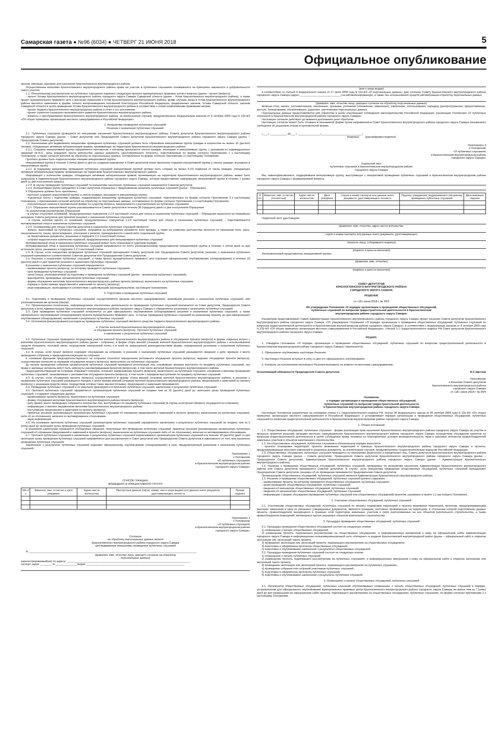Самарская газета ● №96 (6034) ● ЧЕТВЕРГ 21 ИЮНЯ 2018
5
Официальное опубликование
просов, имеющих значение для населения Красноглинского внутригородского района.
Осуществление жителями Красноглинского внутригородского района права на участие в публичных слушаниях основывается на принципах законности и добровольности такого участия.
1.2. Обязательному рассмотрению на публичных слушаниях подлежат следующие проекты муниципальных правовых актов и вопросы (далее - проект (вопрос)):
- проект Устава Красноглинского внутригородского района городского округа Самара Самарской области (далее - Устав Красноглинского внутригородского района), а также проект муниципального правового акта о внесении изменений в Устав Красноглинского внутригородского района, кроме случаев, когда в Устав Красноглинского внутригородского района вносятся изменения в форме точного воспроизведения положений Конституции Российской Федерации, федеральных законов, Устава Самарской области, законов Самарской области в целях приведения Устава Красноглинского внутригородского района в соответствие с этими нормативными правовыми актами;
- проект бюджета Красноглинского внутригородского района и отчет о его исполнении;
- проект стратегии социально-экономического развития Красноглинского внутригородского района;
- вопросы о преобразовании Красноглинского внутригородского района, за исключением случаев, предусмотренных Федеральным законом от 6 октября 2003 года N 131-ФЗ «Об общих принципах организации местного самоуправления в Российской Федерации».
2. Инициатива проведения публичных слушаний.
Решение о назначении публичных слушаний.
2.1. Публичные слушания проводятся по инициативе населения Красноглинского внутригородского района, Совета депутатов Красноглинского внутригородского района городского округа Самара (далее – Совет депутатов) или Председателя Совета депутатов Красноглинского внутригородского района городского округа Самара (далее – Председатель Совета депутатов).
2.2. Населением для выдвижения инициативы проведения публичных слушаний должна быть образована инициативная группа граждан в количестве не менее 10 (десяти) человек, обладающих активным избирательным правом, проживающих на территории Красноглинского внутригородского района.
2.2.1. Создание инициативной группы оформляется протоколом, к которому прилагается список граждан, вошедших в инициативную группу, с указанием их индивидуальных сведений (Ф.И.О., даты рождения, места жительства, данных документа, удостоверяющего личность), подготовленный по форме согласно Приложению 1 к настоящему Положению, а также согласия жителей на обработку их персональных данных, составленные по форме согласно Приложению 2 к настоящему Положению.
Протокол должен быть подписан всеми членами инициативной группы.
Инициативная группа в течение 5 (пяти) дней со дня ее создания направляет в Совет депутатов копии протокола создания инициативной группы и списка граждан, вошедших в инициативную группу.
2.2.2. В поддержку инициативы проведения публичных слушаний инициативной группой должно быть собрано не менее 0,1% подписей от числа граждан, обладающих активным избирательным правом, проживающих на территории Красноглинского внутригородского района.
Информация о количестве граждан, обладающих активным избирательным правом, проживающих на территории Красноглинского внутригородского района, может быть запрошена в Администрации Красноглинского внутригородского района городского округа Самара, которая предоставляет информацию инициативной группе в течение 7 (семи) дней со дня поступления запроса.
2.2.3. В случае проведения публичных слушаний по инициативе населения, публичные слушания назначаются Советом депутатов.
2.2.4. Инициативная группа направляет в Совет депутатов обращение с предложением назначить публичные слушания (далее - Обращение).
К Обращению должны быть приложены:
- протокол создания инициативной группы и список граждан, вошедших в инициативную группу;
- подписные листы с подписями граждан, поддержавших инициативу проведения публичных слушаний, подготовленные по форме согласно Приложению 3 к настоящему Положению, с приложением согласий жителей на обработку их персональных данных, составленных по форме согласно Приложению 2 к настоящему Положению;
- пояснительная записка в произвольной форме по существу вопроса, предлагаемого к рассмотрению на публичных слушаниях.
2.2.5. Обращение инициативной группы рассматривается в Совете депутатов в течение 30 (тридцати) дней со дня поступления Обращения.
По результатам рассмотрения Обращения:
- в случае отсутствия оснований, предусмотренных подпунктом 2.2.6 настоящей статьи для отказа в назначении публичных слушаний, - Обращение выносится на ближайшее заседание Совета депутатов для принятия решения о назначении публичных слушаний;
- в случае наличия одного из оснований, предусмотренных подпунктом 2.2.6 настоящей статьи для отказа в назначении публичных слушаний, - подготавливается мотивированный отказ в назначении публичных слушаний.
2.2.6. Основаниями для отказа Советом депутатов в назначении публичных слушаний являются:
- вопрос, выносимый на публичные слушания, направлен на возбуждение ненависти либо вражды, а также на унижение достоинства личности по признакам пола, расы, национальности, языка, происхождения, отношения к религии, принадлежности к какой-либо социальной группе;
- не представлены документы, указанные в подпункте 2.2.4 настоящей статьи;
- собрано недостаточное количество подписей, предусмотренных для инициирования публичных слушаний.
Мотивированный отказ в назначении публичных слушаний может быть обжалован в судебном порядке.
Мотивированный отказ в назначении публичных слушаний направляется по почте уполномоченному представителю инициативной группы в течение 5 (пяти) дней со дня истечения срока, указанного в подпункте 2.2.5 настоящей статьи.
2.3. В случае, если инициатива проведения публичных слушаний принадлежит Совету депутатов или Председателю Совета депутатов, решение о назначении публичных слушаний принимается соответственно Советом депутатов или Председателем Совета депутатов.
2.4. Решение о назначении публичных слушаний, а также проект муниципального правового акта подлежат официальному опубликованию (обнародованию) в течение 10 (десяти) дней со дня принятия решения о назначении публичных слушаний.
В решении о назначении публичных слушаний определяются:
- наименование проекта (вопроса), по которому проводятся публичные слушания;
- срок проведения публичных слушаний;
- орган (лицо), уполномоченный на подготовку и проведение публичных слушаний (далее - организатор публичных слушаний);
- мероприятия, проводимые организатором публичных слушаний;
- форма обсуждения жителями Красноглинского внутригородского района проекта (вопроса), вынесенного на публичные слушания;
- порядок и сроки приема предложений и замечаний по проекту (вопросу);
- иная информация, необходимая в соответствии с действующим законодательством, настоящим Положением.
3. Подготовка и проведение публичных слушаний
3.1. Подготовка и проведение публичных слушаний осуществляются органом местного самоуправления, принявшим решение о назначении публичных слушаний, или уполномоченным им органом (лицом).
3.2. Организационно-техническое, информационное обеспечение деятельности по проведению публичных слушаний возлагается на Совет депутатов, Председателя Совета депутатов и (или) Администрацию Красноглинского внутригородского района городского округа Самара и определяется решением о назначении публичных слушаний.
3.3. Срок проведения публичных слушаний исчисляется со дня официального опубликования (обнародования) решения о назначении публичных слушаний, а также официального опубликования (обнародования) проекта муниципального правового акта - в случае проведения публичных слушаний по указанному проекту, до дня официального опубликования (обнародования) заключения о результатах публичных слушаний.
3.4. Источником финансирования расходов на проведение публичных слушаний являются средства бюджета Красноглинского внутригородского района.
4. Участие жителей Красноглинского внутригородского района
в обсуждении проекта (вопроса). Протокол публичных слушаний
и заключение о результатах публичных слушаний
4.1. Публичные слушания проводятся посредством участия жителей Красноглинского внутригородского района в обсуждении проекта (вопроса) в форме открытых встреч с жителями Красноглинского внутригородского района (далее - собрание), в форме сбора мнений (отзывов) жителей Красноглинского внутригородского района с использованием средств Интернета, почтовой связи, посредством электронной почты и в иной не запрещенной законодательством форме, определенной решением о назначении публичных слушаний.
4.2. В случае, если проект (вопрос) подлежит обсуждению на собрании, в решении о назначении публичных слушаний указываются сведения о дате, времени и месте проведения собрания, о председательствующем на собрании.
К основным функциям председательствующего на собрании относятся определение регламента обсуждения проекта (вопроса), ведение обсуждения проекта (вопроса), осуществление контроля за порядком обсуждения проекта (вопроса), вынесенного на публичные слушания.
До начала проведения собрания организатором публичных слушаний проводится регистрация лиц, изъявивших желание выступить по предмету публичных слушаний, чьи права и законные интересы могут быть затронуты рассматриваемым проектом (вопросом), в том числе жителей Красноглинского внутригородского района.
Председательствующий на собрании открывает собрание, оглашает наименование проекта (вопроса), вынесенного на публичные слушания, основания и причины проведения публичных слушаний, ознакамливает с регламентом обсуждения проекта (вопроса), в том числе с порядком выступления по предмету публичных слушаний.
4.3. В случае, если обсуждение проекта (вопроса) осуществляется в форме сбора мнений (отзывов) жителей Красноглинского внутригородского района, в решении о назначении публичных слушаний указывается порядок и сроки приема мнений (отзывов) жителей Красноглинского внутригородского района, предложений и замечаний по проекту (вопросу) с указанием средств связи, посредством которых такие мнения (отзывы), предложения и замечания принимаются.
4.4. Проведение публичных слушаний и их результат фиксируются в протоколе публичных слушаний, заключении о результатах публичных слушаний.
4.5. Протокол публичных слушаний оформляется организатором публичных слушаний не позднее чем за 10 (десять) дней до окончания срока проведения публичных слушаний, и содержит следующие данные:
- наименование проекта (вопроса), вынесенного на публичные слушания;
- форму обсуждения жителями Красноглинского внутригородского района проекта (вопроса);
- дату, время, место проведения собрания и количество лиц, выступивших по предмету публичных слушаний (в случае если проект (вопрос) обсуждался на собрании);
- информацию о мнении, выраженном жителями Красноглинского внутригородского района;
- поступившие предложения и замечания по проекту (вопросу);
- принятые решения (рекомендации организатора публичных слушаний об отражении предложений и замечаний в проекте (вопросе), вынесенном на публичные слушания, либо об их отклонении), включая их мотивированное обоснование;
- иную информацию.
4.6. На основании протокола публичных слушаний организатором публичных слушаний оформляется заключение о результатах публичных слушаний не позднее чем за 5 (пять) дней до окончания срока проведения публичных слушаний.
В указанном заключении отражаются обобщенные сведения, полученные при проведении публичных слушаний, принятые решения (рекомендации организатора публичных слушаний об отражении предложений и замечаний в проекте (вопросе), вынесенном на публичные слушания либо об их отклонении), включая их мотивированное обоснование.
4.7. Протокол публичных слушаний и заключение о результатах публичных слушаний подписываются организатором публичных слушаний и в течение 10 (десяти) дней со дня окончания срока проведения публичных слушаний направляются для рассмотрения в Совет депутатов или Председателю Совета депутатов в зависимости от того, кем назначено проведение публичных слушаний.
Заключение о результатах публичных слушаний подлежит официальному опубликованию (обнародованию) в срок, предусмотренный решением о назначении публичных слушаний.
Приложение 1
к Положению
«О публичных слушаниях
в Красноглинском внутригородском районе
городского округа Самара»
СПИСОК ГРАЖДАН,
ВОШЕДШИХ В ИНИЦИАТИВНУЮ ГРУППУ
| NN п/п | Фамилия, имя, отчество и дата рождения | Адрес места жительства | Паспортные данные (серия, номер, кем и когда выдан) или данные иного документа, удостоверяющего личность | Личная подпись |
| --- | --- | --- | --- | --- |
Приложение 2
к Положению
«О публичных слушаниях
в Красноглинском внутригородском районе
городского округа Самара»
Согласие
на обработку персональных данных жителя
Красноглинского внутригородского района городского округа Самара
для выдвижения инициативы проведения публичных слушаний
Я, ______________________________________________________________________________________________________________,
(фамилия, имя, отчество лица, дающего согласие на обработку
персональных данных)
зарегистрированный(ая) по адресу: _________________________________________________________________________________,
паспорт серия ________ N ______________ выдан _________________________________________________________________
(кем и когда выдан)
в соответствии со статьей 9 Федерального закона от 27 июля 2006 года N 152-ФЗ «О персональных данных» даю согласие Совету Красноглинского внутригородского района городского округа Самара (адрес:___________________________) на автоматизированную, а также без использования средств автоматизации обработку персональных данных
(фамилия, имя, отчество лица, дающего согласие на обработку персональных данных)
включая сбор, запись, систематизацию, накопление, хранение, уточнение (обновление, изменение), извлечение, использование, передачу (распространение, предоставление, доступ), блокирование, обезличивание, удаление, уничтожение персональных данных.
Персональные данные предоставляются для обработки в целях обеспечения соблюдения законодательства Российской Федерации, реализации Положения «О публичных слушаниях в Красноглинском внутригородском районе городского округа Самара».
Настоящее согласие действует до момента достижения цели обработки.
Настоящее согласие может быть отозвано в письменной форме путем направления в Совет Красноглинского внутригородского района городского округа Самара письменного сообщения об указанном отзыве в произвольной форме.
«___» ___________ 20___ г. _______________/___________________________/
(подпись) (расшифровка подписи)
Приложение 3
к Положению
«О публичных слушаниях
в Красноглинском внутригородском районе
городского округа Самара»
Подписной лист
публичные слушания в Красноглинском внутригородском районе
городского округа Самара
Мы, нижеподписавшиеся, поддерживаем инициативную группу, выступившую с инициативой проведения публичных слушаний в Красноглинском внутригородском районе городского округа Самара с формулировкой вопроса:
| N п/п | Фамилия, имя, отчество (полностью) | Адрес места жительства | Дата рождения | Серия и номер паспорта или данные иного документа, удостоверяющего личность | Подпись гражданина, поддержавшего инициативу проведения публичных слушаний | Дата внесения подписи |
| --- | --- | --- | --- | --- | --- | --- |
Подписной лист удостоверяю:
(фамилия, имя, отчество, адрес места жительства,
серия и номер паспорта или данные иного документа, удостоверяющего
личность лица, собиравшего подписи)
(подпись и дата ее внесения)
Уполномоченный представитель инициативной группы:
(фамилия, имя, отчество)
(подпись и дата ее внесения)
СОВЕТ ДЕПУТАТОВ
КРАСНОГЛИНСКОГО ВНУТРИГОРОДСКОГО РАЙОНА
ГОРОДСКОГО ОКРУГА САМАРА
РЕШЕНИЕ
от «18» июня 2018 г. № 36/6
Об утверждении Положения «О порядке организации и проведения общественных обсуждений,
публичных слушаний по вопросам градостроительной деятельности в Красноглинском
внутригородском районе городского округа Самара»
Рассмотрев представленный Главой Администрации Красноглинского внутригородского района городского округа Самара проект решения Совета депутатов Красноглинского внутригородского района городского округа Самара «Об утверждении Положения «О порядке организации и проведения общественных обсуждений, публичных слушаний по вопросам градостроительной деятельности в Красноглинском внутригородском районе городского округа Самара», в соответствии с Федеральным законом от 6 октября 2003 года N 131-ФЗ «Об общих принципах организации местного самоуправления в Российской Федерации», статьей 5.1 Градостроительного кодекса РФ Совет депутатов Красноглинского внутригородского района городского округа Самара
РЕШИЛ:
1. Утвердить Положение «О порядке организации и проведения общественных обсуждений, публичных слушаний по вопросам градостроительной деятельности в Красноглинском внутригородском районе городского округа Самара» (прилагается).
2. Официально опубликовать настоящее Решение.
3. Настоящее Решение вступает в силу со дня его официального опубликования.
4. Контроль за исполнением настоящего Решения возложить на комитет по местному самоуправлению.
Исполняющий обязанности Председателя Совета депутатов В.С.Щеглов
Приложение
к Решению Совета депутатов
Красноглинского внутригородского района
городского округа Самара
от «18» июня 2018 г. № 36/6
Положение
о порядке организации и проведения общественных обсуждений,
публичных слушаний по вопросам градостроительной деятельности
в Красноглинском внутригородском районе городского округа Самара
Настоящее Положение разработано на основании статьи 5.1 Градостроительного кодекса РФ, статьи 28 Федерального закона от 06 октября 2003 года N 131-ФЗ «Об общих принципах организации местного самоуправления в Российской Федерации» и устанавливает порядок организации и проведения общественных обсуждений, публичных слушаний по вопросам градостроительной деятельности в Красноглинском внутригородском районе городского округа Самара.
1. Общие положения
1.1. Общественные обсуждения, публичные слушания - форма реализации прав населения Красноглинского внутригородского района городского округа Самара на участие в процессе принятия решений органами местного самоуправления Красноглинского внутригородского района городского округа Самара посредством обсуждения проектов по вопросам градостроительной деятельности в целях соблюдения права человека на благоприятные условия жизнедеятельности, прав и законных интересов правообладателей земельных участков и объектов капитального строительства.
1.2. На общественные обсуждения, публичные слушания в обязательном порядке выносятся:
- проекты планировки территорий, проекты межевания территорий в границах Красноглинского внутригородского района городского округа Самара и проекты, предусматривающие внесение изменений в указанные документы, за исключением случаев, предусмотренных Градостроительным кодексом Российской Федерации.
1.3. Общественные обсуждения, публичные слушания проводятся по инициативе физических и юридических лиц, Совета депутатов Красноглинского внутригородского района городского округа Самара (далее – Совета депутатов), Председателя Совета депутатов Красноглинского внутригородского района городского округа Самара (далее – Председателя Совета депутатов), Администрации Красноглинского внутригородского района городского округа Самара (далее – Администрации Красноглинского внутригородского района).
1.4. Решение о проведении общественных обсуждений, публичных слушаний, проводимых по инициативе населения, Администрации Красноглинского внутригородского района или Совета депутатов принимается Советом депутатов. В случае, если инициатива проведения общественных обсуждений, публичных слушаний принадлежит Председателю Совета депутатов, решение об их проведении принимается Председателем Совета депутатов.
Организатором общественных обсуждений, публичных слушаний является Администрация Красноглинского внутригородского района.
1.5. Решение о проведении общественных обсуждений, публичных слушаний должно содержать:
- наименование проекта, по которому проводятся общественные обсуждения, публичные слушания;
- сроки проведения общественных обсуждений, публичных слушаний;
- сведения об инициаторе общественных обсуждений, публичных слушаний;
- сведения об организаторе общественных обсуждений, публичных слушаний;
- информацию о форме обсуждения (проведение публичных слушаний или общественных обсуждений) проектов, указанных в пункте 1.2 настоящего Положения.
2. Участники общественных обсуждений, публичных слушаний
2.1. Участниками общественных обсуждений, публичных слушаний по проекту планировки территорий и проекту межевания территорий, проектам, предусматривающим внесение изменений в один из указанных утвержденных документов, являются граждане, постоянно проживающие на территории, в отношении которой подготовлены данные проекты, правообладатели находящихся в границах этой территории земельных участков и (или) расположенных на них объектов капитального строительства, а также правообладатели помещений, являющихся частью указанных объектов капитального строительства.
3. Процедура проведения общественных обсуждений, публичных слушаний
3.1. Процедура проведения общественных обсуждений состоит из следующих этапов:
1) оповещение о начале общественных обсуждений;
2) размещение проекта, подлежащего рассмотрению на общественных обсуждениях, и информационных материалов к нему на официальном сайте Администрации городского округа Самара в информационно-телекоммуникационной сети «Интернет» в разделе Красноглинский внутригородской район (далее – официальный сайт) и открытие экспозиции или экспозиций такого проекта;
3) проведение экспозиции или экспозиций проекта, подлежащего рассмотрению на общественных обсуждениях;
4) подготовка и оформление протокола общественных обсуждений;
5) подготовка и опубликование заключения о результатах общественных обсуждений.
3.2. Процедура проведения публичных слушаний состоит из следующих этапов:
1) оповещение о начале публичных слушаний;
2) размещение проекта, подлежащего рассмотрению на публичных слушаниях, и информационных материалов к нему на официальном сайте и открытие экспозиции или экспозиций такого проекта;
3) проведение экспозиции или экспозиций проекта, подлежащего рассмотрению на публичных слушаниях;
4) проведение собрания или собраний участников публичных слушаний;
5) подготовка и оформление протокола публичных слушаний;
6) подготовка и опубликование заключения о результатах публичных слушаний.
4. Оповещение о начале общественных обсуждений, публичных слушаний
4.1. Организатор общественных обсуждений, публичных слушаний опубликовывает оповещение о начале общественных обсуждений, публичных слушаний в порядке, установленном для официального опубликования муниципальных правовых актов Красноглинского внутригородского района городского округа Самара, не менее чем за 7 (семь) дней до дня размещения на официальном сайте проекта, подлежащего рассмотрению на общественных обсуждениях, публичных слушаниях, по форме согласно приложению 1 к настоящему Положению.